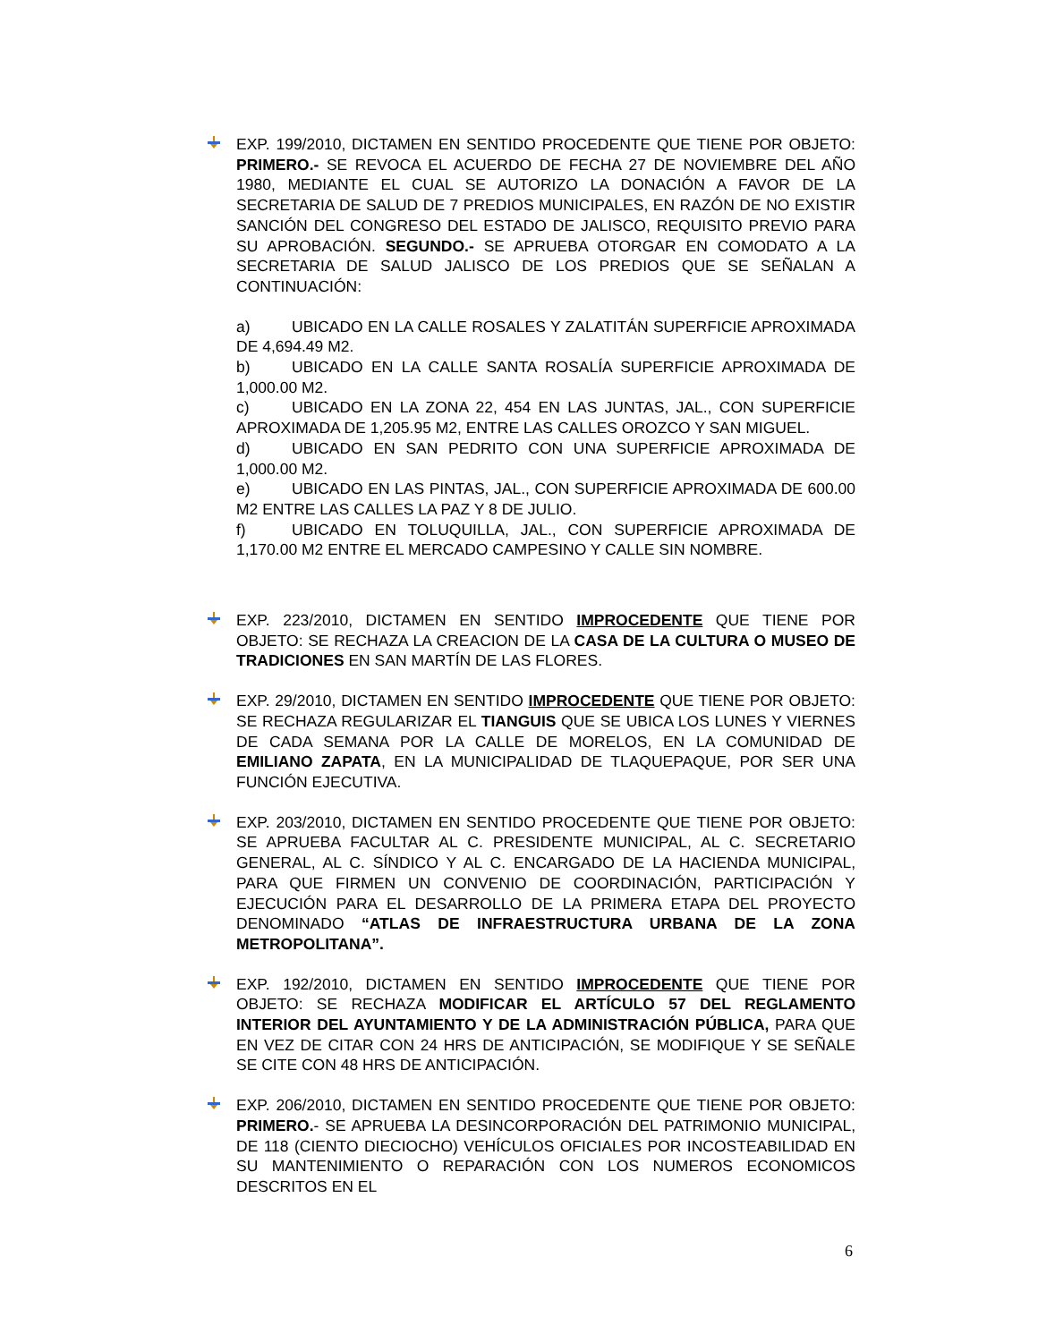EXP. 199/2010, DICTAMEN EN SENTIDO PROCEDENTE QUE TIENE POR OBJETO: PRIMERO.- SE REVOCA EL ACUERDO DE FECHA 27 DE NOVIEMBRE DEL AÑO 1980, MEDIANTE EL CUAL SE AUTORIZO LA DONACIÓN A FAVOR DE LA SECRETARIA DE SALUD DE 7 PREDIOS MUNICIPALES, EN RAZÓN DE NO EXISTIR SANCIÓN DEL CONGRESO DEL ESTADO DE JALISCO, REQUISITO PREVIO PARA SU APROBACIÓN. SEGUNDO.- SE APRUEBA OTORGAR EN COMODATO A LA SECRETARIA DE SALUD JALISCO DE LOS PREDIOS QUE SE SEÑALAN A CONTINUACIÓN:
a) UBICADO EN LA CALLE ROSALES Y ZALATITÁN SUPERFICIE APROXIMADA DE 4,694.49 M2.
b) UBICADO EN LA CALLE SANTA ROSALÍA SUPERFICIE APROXIMADA DE 1,000.00 M2.
c) UBICADO EN LA ZONA 22, 454 EN LAS JUNTAS, JAL., CON SUPERFICIE APROXIMADA DE 1,205.95 M2, ENTRE LAS CALLES OROZCO Y SAN MIGUEL.
d) UBICADO EN SAN PEDRITO CON UNA SUPERFICIE APROXIMADA DE 1,000.00 M2.
e) UBICADO EN LAS PINTAS, JAL., CON SUPERFICIE APROXIMADA DE 600.00 M2 ENTRE LAS CALLES LA PAZ Y 8 DE JULIO.
f) UBICADO EN TOLUQUILLA, JAL., CON SUPERFICIE APROXIMADA DE 1,170.00 M2 ENTRE EL MERCADO CAMPESINO Y CALLE SIN NOMBRE.
EXP. 223/2010, DICTAMEN EN SENTIDO IMPROCEDENTE QUE TIENE POR OBJETO: SE RECHAZA LA CREACION DE LA CASA DE LA CULTURA O MUSEO DE TRADICIONES EN SAN MARTÍN DE LAS FLORES.
EXP. 29/2010, DICTAMEN EN SENTIDO IMPROCEDENTE QUE TIENE POR OBJETO: SE RECHAZA REGULARIZAR EL TIANGUIS QUE SE UBICA LOS LUNES Y VIERNES DE CADA SEMANA POR LA CALLE DE MORELOS, EN LA COMUNIDAD DE EMILIANO ZAPATA, EN LA MUNICIPALIDAD DE TLAQUEPAQUE, POR SER UNA FUNCIÓN EJECUTIVA.
EXP. 203/2010, DICTAMEN EN SENTIDO PROCEDENTE QUE TIENE POR OBJETO: SE APRUEBA FACULTAR AL C. PRESIDENTE MUNICIPAL, AL C. SECRETARIO GENERAL, AL C. SÍNDICO Y AL C. ENCARGADO DE LA HACIENDA MUNICIPAL, PARA QUE FIRMEN UN CONVENIO DE COORDINACIÓN, PARTICIPACIÓN Y EJECUCIÓN PARA EL DESARROLLO DE LA PRIMERA ETAPA DEL PROYECTO DENOMINADO “ATLAS DE INFRAESTRUCTURA URBANA DE LA ZONA METROPOLITANA”.
EXP. 192/2010, DICTAMEN EN SENTIDO IMPROCEDENTE QUE TIENE POR OBJETO: SE RECHAZA MODIFICAR EL ARTÍCULO 57 DEL REGLAMENTO INTERIOR DEL AYUNTAMIENTO Y DE LA ADMINISTRACIÓN PÚBLICA, PARA QUE EN VEZ DE CITAR CON 24 HRS DE ANTICIPACIÓN, SE MODIFIQUE Y SE SEÑALE SE CITE CON 48 HRS DE ANTICIPACIÓN.
EXP. 206/2010, DICTAMEN EN SENTIDO PROCEDENTE QUE TIENE POR OBJETO: PRIMERO.- SE APRUEBA LA DESINCORPORACIÓN DEL PATRIMONIO MUNICIPAL, DE 118 (CIENTO DIECIOCHO) VEHÍCULOS OFICIALES POR INCOSTEABILIDAD EN SU MANTENIMIENTO O REPARACIÓN CON LOS NUMEROS ECONOMICOS DESCRITOS EN EL
6